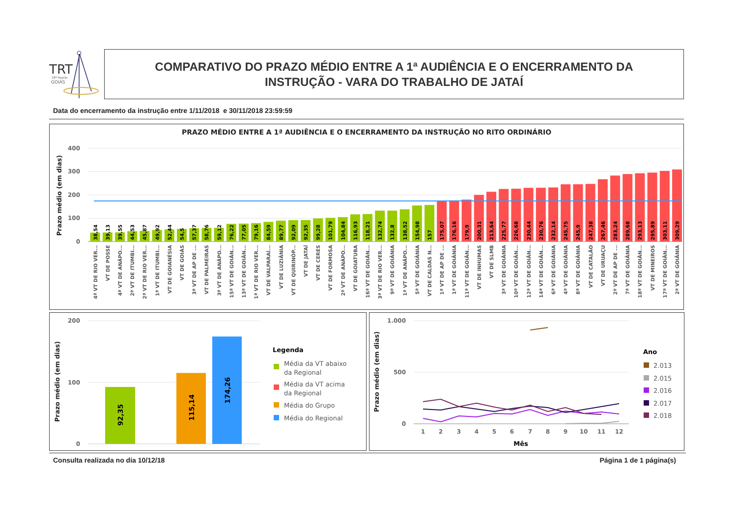TRT
18ª Região
GOIÁS
COMPARATIVO DO PRAZO MÉDIO ENTRE A 1ª AUDIÊNCIA E O ENCERRAMENTO DA
INSTRUÇÃO - VARA DO TRABALHO DE JATAÍ
Data do encerramento da instrução entre 1/11/2018 e 30/11/2018 23:59:59
PRAZO MÉDIO ENTRE A 1ª AUDIÊNCIA E O ENCERRAMENTO DA INSTRUÇÃO NO RITO ORDINÁRIO
Prazo médio (em dias)
400
300
200
100
0
38,54
4ª VT DE RIO VER...
39,13
VT DE POSSE
39,55
4ª VT DE ANÁPO...
44,53
2ª VT DE ITUMBI...
45,87
2ª VT DE RIO VER...
49,92
1ª VT DE ITUMBI...
52,44
VT DE GOIANÉSIA
54,5
VT DE GOIÁS
57,37
3ª VT DE AP DE ...
58,76
VT DE PALMEIRAS
59,12
3ª VT DE ANÁPO...
76,22
15ª VT DE GOIÂN...
77,05
13ª VT DE GOIÂN...
79,16
1ª VT DE RIO VER...
84,59
VT DE VALPARAÍ...
89,77
VT DE LUZIÂNIA
92,09
VT DE QUIRINÓP...
92,35
VT DE JATAÍ
99,28
VT DE CERES
101,79
VT DE FORMOSA
104,84
2ª VT DE ANÁPO...
116,93
VT DE GOIATUBA
118,21
16ª VT DE GOIÂN...
132,74
3ª VT DE RIO VER...
132,8
9ª VT DE GOIÂNIA
138,52
1ª VT DE ANÁPO...
154,98
5ª VT DE GOIÂNIA
157
VT DE CALDAS N...
175,07
1ª VT DE AP DE ...
176,16
1ª VT DE GOIÂNIA
179,9
11ª VT DE GOIÂN...
200,31
VT DE INHUMAS
213,64
VT DE SLMB
225,77
3ª VT DE GOIÂNIA
226,68
10ª VT DE GOIÂN...
230,44
12ª VT DE GOIÂN...
230,76
14ª VT DE GOIÂN...
232,14
6ª VT DE GOIÂNIA
245,75
4ª VT DE GOIÂNIA
245,9
8ª VT DE GOIÂNIA
247,38
VT DE CATALÃO
267,46
VT DE URUAÇU
283,24
2ª VT DE AP DE ...
289,68
7ª VT DE GOIÂNIA
293,13
18ª VT DE GOIÂN...
295,89
VT DE MINEIROS
303,11
17ª VT DE GOIÂN...
309,29
2ª VT DE GOIÂNIA
Prazo médio (em dias)
200
100
0
92,35
115,14
174,26
Legenda
Média da VT abaixo
da Regional
Média da VT acima
da Regional
Média do Grupo
Média do Regional
Prazo médio (em dias)
1.000
500
0
1
2
3
4
5
6
7
8
9
10
11
12
Mês
Ano
2.013
2.015
2.016
2.017
2.018
Consulta realizada no dia 10/12/18
Página 1 de 1 página(s)